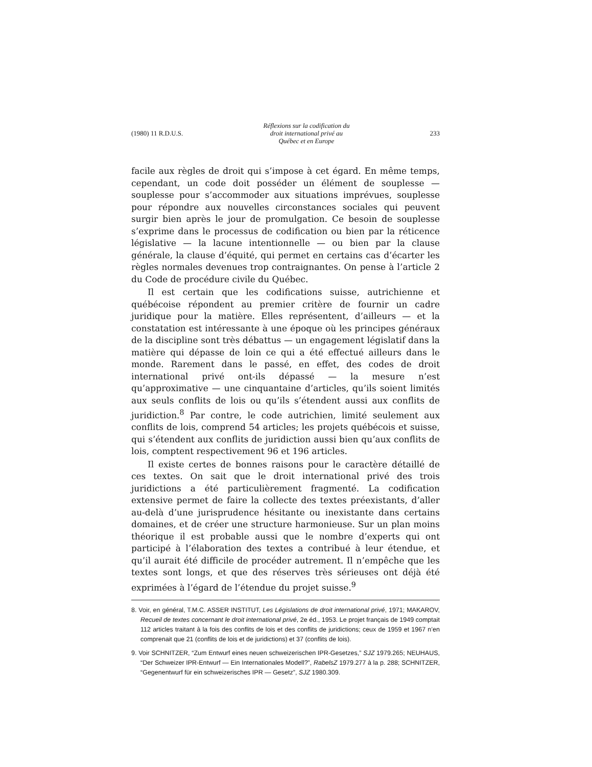(1980) 11 R.D.U.S. Réflexions sur la codification du
droit international privé au
Québec et en Europe 233
facile aux règles de droit qui s’impose à cet égard. En même temps, cependant, un code doit posséder un élément de souplesse — souplesse pour s’accommoder aux situations imprévues, souplesse pour répondre aux nouvelles circonstances sociales qui peuvent surgir bien après le jour de promulgation. Ce besoin de souplesse s’exprime dans le processus de codification ou bien par la réticence législative — la lacune intentionnelle — ou bien par la clause générale, la clause d’équité, qui permet en certains cas d’écarter les règles normales devenues trop contraignantes. On pense à l’article 2 du Code de procédure civile du Québec.
Il est certain que les codifications suisse, autrichienne et québécoise répondent au premier critère de fournir un cadre juridique pour la matière. Elles représentent, d’ailleurs — et la constatation est intéressante à une époque où les principes généraux de la discipline sont très débattus — un engagement législatif dans la matière qui dépasse de loin ce qui a été effectué ailleurs dans le monde. Rarement dans le passé, en effet, des codes de droit international privé ont-ils dépassé — la mesure n’est qu’approximative — une cinquantaine d’articles, qu’ils soient limités aux seuls conflits de lois ou qu’ils s’étendent aussi aux conflits de juridiction.<sup>8</sup> Par contre, le code autrichien, limité seulement aux conflits de lois, comprend 54 articles; les projets québécois et suisse, qui s’étendent aux conflits de juridiction aussi bien qu’aux conflits de lois, comptent respectivement 96 et 196 articles.
Il existe certes de bonnes raisons pour le caractère détaillé de ces textes. On sait que le droit international privé des trois juridictions a été particulièrement fragmenté. La codification extensive permet de faire la collecte des textes préexistants, d’aller au-delà d’une jurisprudence hésitante ou inexistante dans certains domaines, et de créer une structure harmonieuse. Sur un plan moins théorique il est probable aussi que le nombre d’experts qui ont participé à l’élaboration des textes a contribué à leur étendue, et qu’il aurait été difficile de procéder autrement. Il n’empêche que les textes sont longs, et que des réserves très sérieuses ont déjà été exprimées à l’égard de l’étendue du projet suisse.<sup>9</sup>
8. Voir, en général, T.M.C. ASSER INSTITUT, Les Législations de droit international privé, 1971; MAKAROV, Recueil de textes concernant le droit international privé, 2e éd., 1953. Le projet français de 1949 comptait 112 articles traitant à la fois des conflits de lois et des conflits de juridictions; ceux de 1959 et 1967 n’en comprenait que 21 (conflits de lois et de juridictions) et 37 (conflits de lois).
9. Voir SCHNITZER, “Zum Entwurf eines neuen schweizerischen IPR-Gesetzes,” SJZ 1979.265; NEUHAUS, “Der Schweizer IPR-Entwurf — Ein Internationales Modell?”, RabelsZ 1979.277 à la p. 288; SCHNITZER, “Gegenentwurf für ein schweizerisches IPR — Gesetz”, SJZ 1980.309.